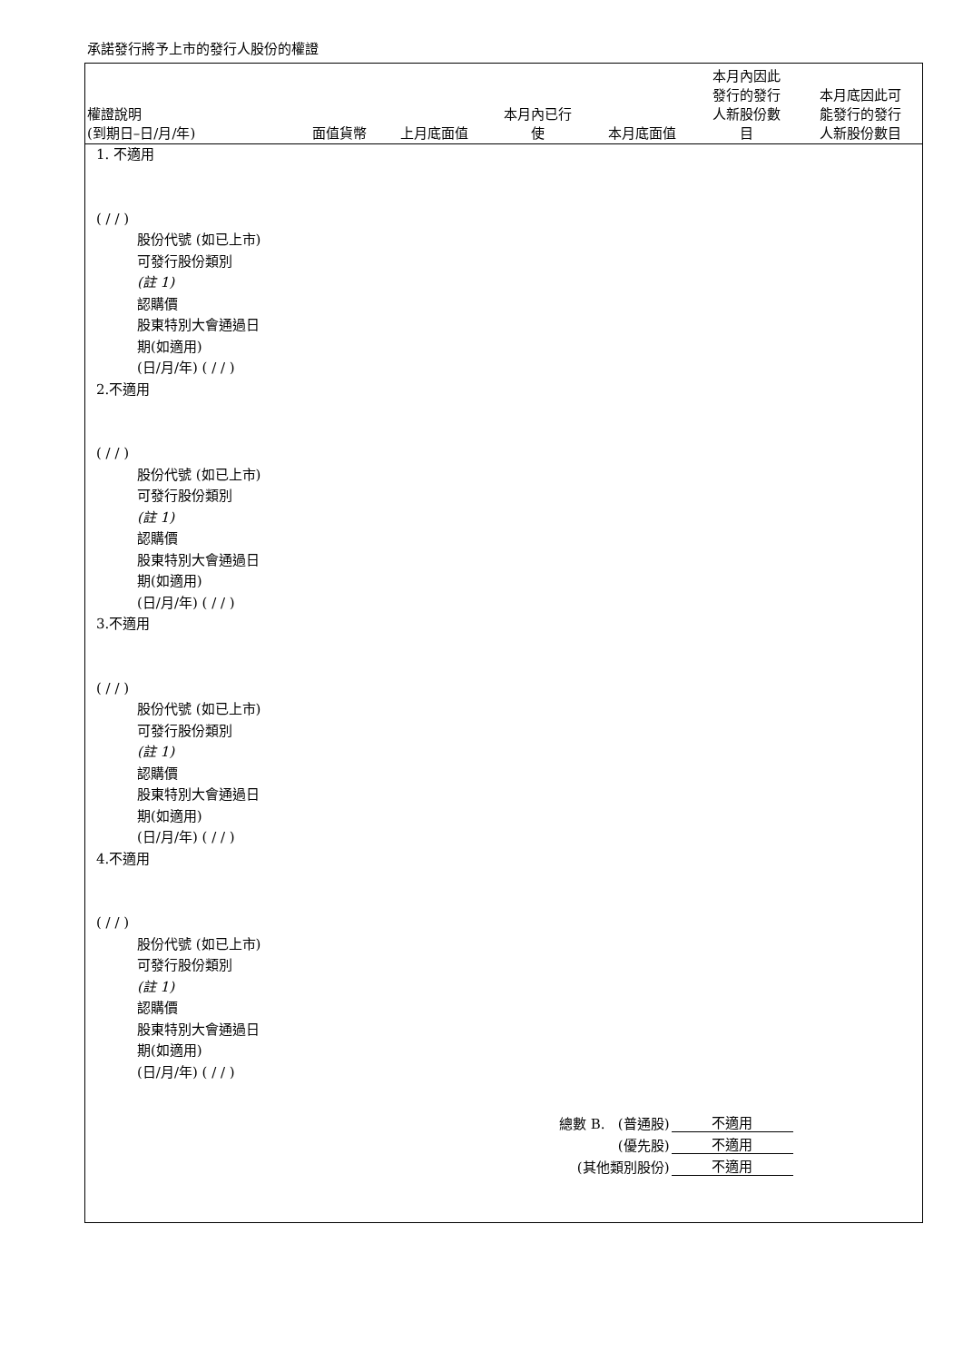承諾發行將予上市的發行人股份的權證
| 權證說明 (到期日–日/月/年) | 面值貨幣 | 上月底面值 | 本月內已行 使 | 本月底面值 | 本月內因此 發行的發行 人新股份數 目 | 本月底因此可 能發行的發行 人新股份數目 |
| --- | --- | --- | --- | --- | --- | --- |
1. 不適用
( / / )
股份代號 (如已上市)
可發行股份類別
(註 1)
認購價
股東特別大會通過日
期(如適用)
(日/月/年) ( / / )
2.不適用
( / / )
股份代號 (如已上市)
可發行股份類別
(註 1)
認購價
股東特別大會通過日
期(如適用)
(日/月/年) ( / / )
3.不適用
( / / )
股份代號 (如已上市)
可發行股份類別
(註 1)
認購價
股東特別大會通過日
期(如適用)
(日/月/年) ( / / )
4.不適用
( / / )
股份代號 (如已上市)
可發行股份類別
(註 1)
認購價
股東特別大會通過日
期(如適用)
(日/月/年) ( / / )
| 總數 B. (普通股) | 不適用 |
| (優先股) | 不適用 |
| (其他類別股份) | 不適用 |